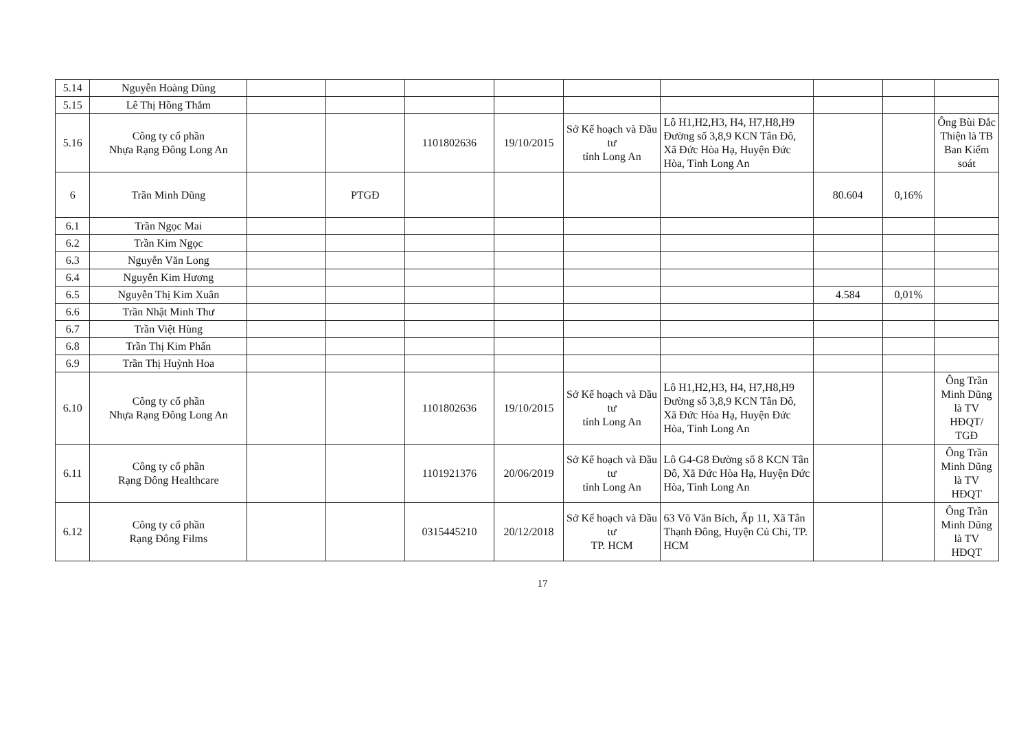| 5.14 | Nguyễn Hoàng Dũng | | | | | | | | | |
| 5.15 | Lê Thị Hồng Thắm | | | | | | | | | |
| 5.16 | Công ty cổ phần Nhựa Rạng Đông Long An | | | 1101802636 | 19/10/2015 | Sở Kế hoạch và Đầu tư tỉnh Long An | Lô H1,H2,H3, H4, H7,H8,H9 Đường số 3,8,9 KCN Tân Đô, Xã Đức Hòa Hạ, Huyện Đức Hòa, Tỉnh Long An | | | Ông Bùi Đắc Thiện là TB Ban Kiểm soát |
| 6 | Trần Minh Dũng | | PTGĐ | | | | | 80.604 | 0,16% | |
| 6.1 | Trần Ngọc Mai | | | | | | | | | |
| 6.2 | Trần Kim Ngọc | | | | | | | | | |
| 6.3 | Nguyễn Văn Long | | | | | | | | | |
| 6.4 | Nguyễn Kim Hương | | | | | | | | | |
| 6.5 | Nguyễn Thị Kim Xuân | | | | | | | 4.584 | 0,01% | |
| 6.6 | Trần Nhật Minh Thư | | | | | | | | | |
| 6.7 | Trần Việt Hùng | | | | | | | | | |
| 6.8 | Trần Thị Kim Phấn | | | | | | | | | |
| 6.9 | Trần Thị Huỳnh Hoa | | | | | | | | | |
| 6.10 | Công ty cổ phần Nhựa Rạng Đông Long An | | | 1101802636 | 19/10/2015 | Sở Kế hoạch và Đầu tư tỉnh Long An | Lô H1,H2,H3, H4, H7,H8,H9 Đường số 3,8,9 KCN Tân Đô, Xã Đức Hòa Hạ, Huyện Đức Hòa, Tỉnh Long An | | | Ông Trần Minh Dũng là TV HĐQT/ TGĐ |
| 6.11 | Công ty cổ phần Rạng Đông Healthcare | | | 1101921376 | 20/06/2019 | Sở Kế hoạch và Đầu tư tỉnh Long An | Lô G4-G8 Đường số 8 KCN Tân Đô, Xã Đức Hòa Hạ, Huyện Đức Hòa, Tỉnh Long An | | | Ông Trần Minh Dũng là TV HĐQT |
| 6.12 | Công ty cổ phần Rạng Đông Films | | | 0315445210 | 20/12/2018 | Sở Kế hoạch và Đầu tư TP. HCM | 63 Võ Văn Bích, Ấp 11, Xã Tân Thạnh Đông, Huyện Củ Chi, TP. HCM | | | Ông Trần Minh Dũng là TV HĐQT |
17